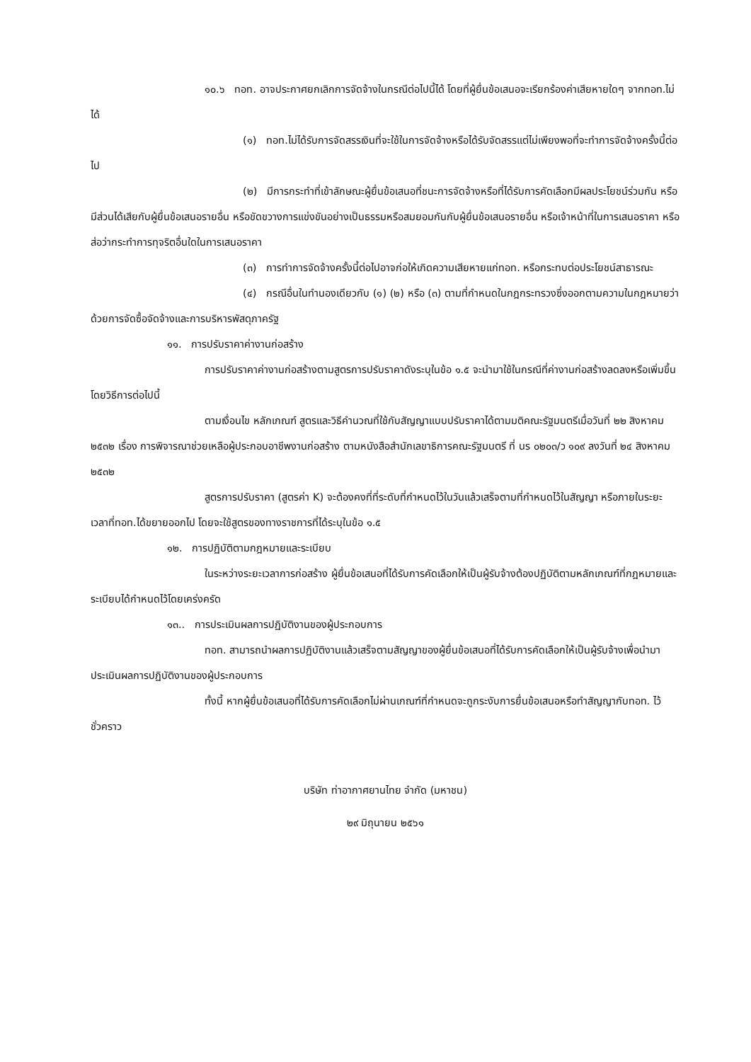๑๐.๖ ทอท. อาจประกาศยกเลิกการจัดจ้างในกรณีต่อไปนี้ได้ โดยที่ผู้ยื่นข้อเสนอจะเรียกร้องค่าเสียหายใดๆ จากทอท.ไม่ได้
(๑) ทอท.ไม่ได้รับการจัดสรรเงินที่จะใช้ในการจัดจ้างหรือได้รับจัดสรรแต่ไม่เพียงพอที่จะทำการจัดจ้างครั้งนี้ต่อไป
(๒) มีการกระทำที่เข้าลักษณะผู้ยื่นข้อเสนอที่ชนะการจัดจ้างหรือที่ได้รับการคัดเลือกมีผลประโยชน์ร่วมกัน หรือมีส่วนได้เสียกับผู้ยื่นข้อเสนอรายอื่น หรือขัดขวางการแข่งขันอย่างเป็นธรรมหรือสมยอมกันกับผู้ยื่นข้อเสนอรายอื่น หรือเจ้าหน้าที่ในการเสนอราคา หรือส่อว่ากระทำการทุจริตอื่นใดในการเสนอราคา
(๓) การทำการจัดจ้างครั้งนี้ต่อไปอาจก่อให้เกิดความเสียหายแก่ทอท. หรือกระทบต่อประโยชน์สาธารณะ
(๔) กรณีอื่นในทำนองเดียวกับ (๑) (๒) หรือ (๓) ตามที่กำหนดในกฎกระทรวงซึ่งออกตามความในกฎหมายว่าด้วยการจัดซื้อจัดจ้างและการบริหารพัสดุภาครัฐ
๑๑. การปรับราคาค่างานก่อสร้าง
การปรับราคาค่างานก่อสร้างตามสูตรการปรับราคาดังระบุในข้อ ๑.๕ จะนำมาใช้ในกรณีที่ค่างานก่อสร้างลดลงหรือเพิ่มขึ้น โดยวิธีการต่อไปนี้
ตามเงื่อนไข หลักเกณฑ์ สูตรและวิธีคำนวณที่ใช้กับสัญญาแบบปรับราคาได้ตามมติคณะรัฐมนตรีเมื่อวันที่ ๒๒ สิงหาคม ๒๕๓๒ เรื่อง การพิจารณาช่วยเหลือผู้ประกอบอาชีพงานก่อสร้าง ตามหนังสือสำนักเลขาธิการคณะรัฐมนตรี ที่ นร ๐๒๐๓/ว ๑๐๙ ลงวันที่ ๒๔ สิงหาคม ๒๕๓๒
สูตรการปรับราคา (สูตรค่า K) จะต้องคงที่ที่ระดับที่กำหนดไว้ในวันแล้วเสร็จตามที่กำหนดไว้ในสัญญา หรือภายในระยะเวลาที่ทอท.ได้ขยายออกไป โดยจะใช้สูตรของทางราชการที่ได้ระบุในข้อ ๑.๕
๑๒. การปฏิบัติตามกฎหมายและระเบียบ
ในระหว่างระยะเวลาการก่อสร้าง ผู้ยื่นข้อเสนอที่ได้รับการคัดเลือกให้เป็นผู้รับจ้างต้องปฏิบัติตามหลักเกณฑ์ที่กฎหมายและระเบียบได้กำหนดไว้โดยเคร่งครัด
๑๓.. การประเมินผลการปฏิบัติงานของผู้ประกอบการ
ทอท. สามารถนำผลการปฏิบัติงานแล้วเสร็จตามสัญญาของผู้ยื่นข้อเสนอที่ได้รับการคัดเลือกให้เป็นผู้รับจ้างเพื่อนำมาประเมินผลการปฏิบัติงานของผู้ประกอบการ
ทั้งนี้ หากผู้ยื่นข้อเสนอที่ได้รับการคัดเลือกไม่ผ่านเกณฑ์ที่กำหนดจะถูกระงับการยื่นข้อเสนอหรือทำสัญญากับทอท. ไว้ชั่วคราว
บริษัท ท่าอากาศยานไทย จำกัด (มหาชน)
๒๙ มิถุนายน ๒๕๖๑